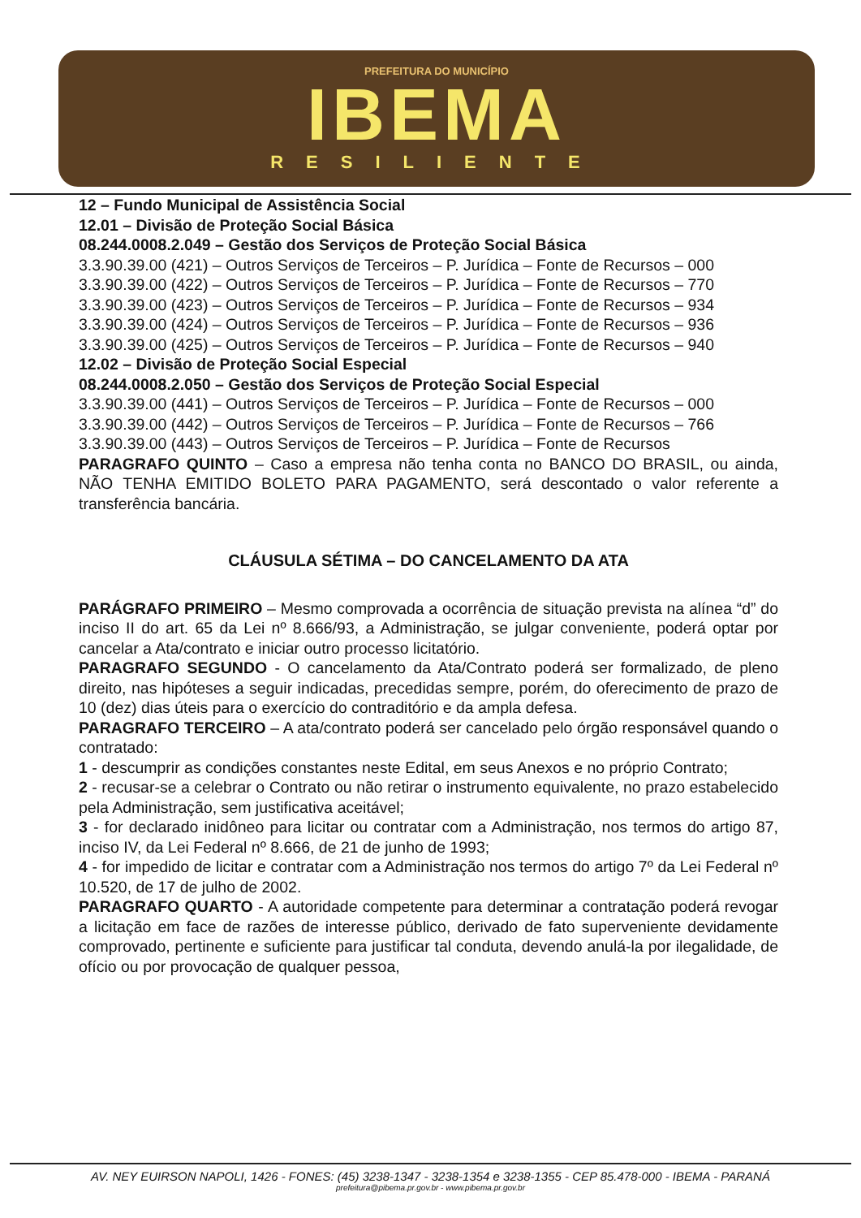PREFEITURA DO MUNICÍPIO
IBEMA
RESILIENTE
12 – Fundo Municipal de Assistência Social
12.01 – Divisão de Proteção Social Básica
08.244.0008.2.049 – Gestão dos Serviços de Proteção Social Básica
3.3.90.39.00 (421) – Outros Serviços de Terceiros – P. Jurídica – Fonte de Recursos – 000
3.3.90.39.00 (422) – Outros Serviços de Terceiros – P. Jurídica – Fonte de Recursos – 770
3.3.90.39.00 (423) – Outros Serviços de Terceiros – P. Jurídica – Fonte de Recursos – 934
3.3.90.39.00 (424) – Outros Serviços de Terceiros – P. Jurídica – Fonte de Recursos – 936
3.3.90.39.00 (425) – Outros Serviços de Terceiros – P. Jurídica – Fonte de Recursos – 940
12.02 – Divisão de Proteção Social Especial
08.244.0008.2.050 – Gestão dos Serviços de Proteção Social Especial
3.3.90.39.00 (441) – Outros Serviços de Terceiros – P. Jurídica – Fonte de Recursos – 000
3.3.90.39.00 (442) – Outros Serviços de Terceiros – P. Jurídica – Fonte de Recursos – 766
3.3.90.39.00 (443) – Outros Serviços de Terceiros – P. Jurídica – Fonte de Recursos
PARAGRAFO QUINTO – Caso a empresa não tenha conta no BANCO DO BRASIL, ou ainda, NÃO TENHA EMITIDO BOLETO PARA PAGAMENTO, será descontado o valor referente a transferência bancária.
CLÁUSULA SÉTIMA – DO CANCELAMENTO DA ATA
PARÁGRAFO PRIMEIRO – Mesmo comprovada a ocorrência de situação prevista na alínea “d” do inciso II do art. 65 da Lei nº 8.666/93, a Administração, se julgar conveniente, poderá optar por cancelar a Ata/contrato e iniciar outro processo licitatório.
PARAGRAFO SEGUNDO - O cancelamento da Ata/Contrato poderá ser formalizado, de pleno direito, nas hipóteses a seguir indicadas, precedidas sempre, porém, do oferecimento de prazo de 10 (dez) dias úteis para o exercício do contraditório e da ampla defesa.
PARAGRAFO TERCEIRO – A ata/contrato poderá ser cancelado pelo órgão responsável quando o contratado:
1 - descumprir as condições constantes neste Edital, em seus Anexos e no próprio Contrato;
2 - recusar-se a celebrar o Contrato ou não retirar o instrumento equivalente, no prazo estabelecido pela Administração, sem justificativa aceitável;
3 - for declarado inidôneo para licitar ou contratar com a Administração, nos termos do artigo 87, inciso IV, da Lei Federal nº 8.666, de 21 de junho de 1993;
4 - for impedido de licitar e contratar com a Administração nos termos do artigo 7º da Lei Federal nº 10.520, de 17 de julho de 2002.
PARAGRAFO QUARTO - A autoridade competente para determinar a contratação poderá revogar a licitação em face de razões de interesse público, derivado de fato superveniente devidamente comprovado, pertinente e suficiente para justificar tal conduta, devendo anulá-la por ilegalidade, de ofício ou por provocação de qualquer pessoa,
AV. NEY EUIRSON NAPOLI, 1426 - FONES: (45) 3238-1347 - 3238-1354 e 3238-1355 - CEP 85.478-000 - IBEMA - PARANÁ
prefeitura@pibema.pr.gov.br - www.pibema.pr.gov.br